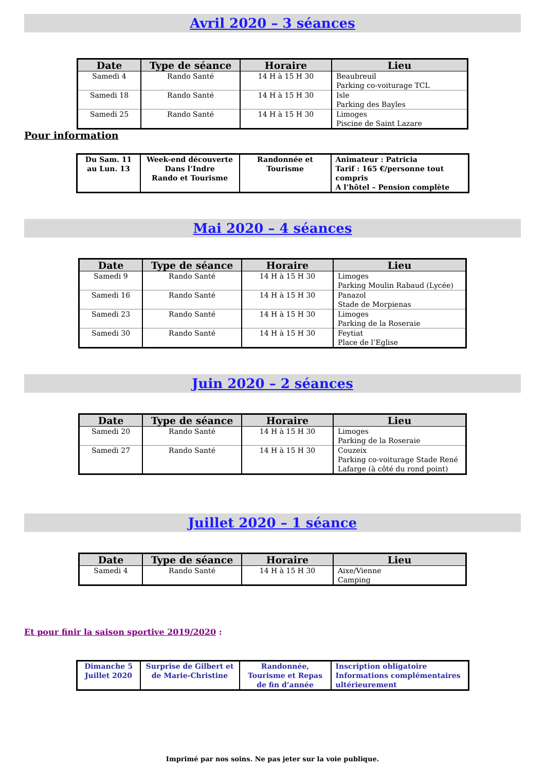Avril 2020 – 3 séances
| Date | Type de séance | Horaire | Lieu |
| --- | --- | --- | --- |
| Samedi 4 | Rando Santé | 14 H à 15 H 30 | Beaubreuil Parking co-voiturage TCL |
| Samedi 18 | Rando Santé | 14 H à 15 H 30 | Isle Parking des Bayles |
| Samedi 25 | Rando Santé | 14 H à 15 H 30 | Limoges Piscine de Saint Lazare |
Pour information
| Du Sam. 11 au Lun. 13 | Week-end découverte Dans l’Indre Rando et Tourisme | Randonnée et Tourisme | Animateur : Patricia Tarif : 165 €/personne tout compris A l’hôtel – Pension complète |
Mai 2020 – 4 séances
| Date | Type de séance | Horaire | Lieu |
| --- | --- | --- | --- |
| Samedi 9 | Rando Santé | 14 H à 15 H 30 | Limoges Parking Moulin Rabaud (Lycée) |
| Samedi 16 | Rando Santé | 14 H à 15 H 30 | Panazol Stade de Morpienas |
| Samedi 23 | Rando Santé | 14 H à 15 H 30 | Limoges Parking de la Roseraie |
| Samedi 30 | Rando Santé | 14 H à 15 H 30 | Feytiat Place de l’Eglise |
Juin 2020 – 2 séances
| Date | Type de séance | Horaire | Lieu |
| --- | --- | --- | --- |
| Samedi 20 | Rando Santé | 14 H à 15 H 30 | Limoges Parking de la Roseraie |
| Samedi 27 | Rando Santé | 14 H à 15 H 30 | Couzeix Parking co-voiturage Stade René Lafarge (à côté du rond point) |
Juillet 2020 – 1 séance
| Date | Type de séance | Horaire | Lieu |
| --- | --- | --- | --- |
| Samedi 4 | Rando Santé | 14 H à 15 H 30 | Aixe/Vienne Camping |
Et pour finir la saison sportive 2019/2020 :
| Dimanche 5 Juillet 2020 | Surprise de Gilbert et de Marie-Christine | Randonnée, Tourisme et Repas de fin d’année | Inscription obligatoire Informations complémentaires ultérieurement |
Imprimé par nos soins. Ne pas jeter sur la voie publique.